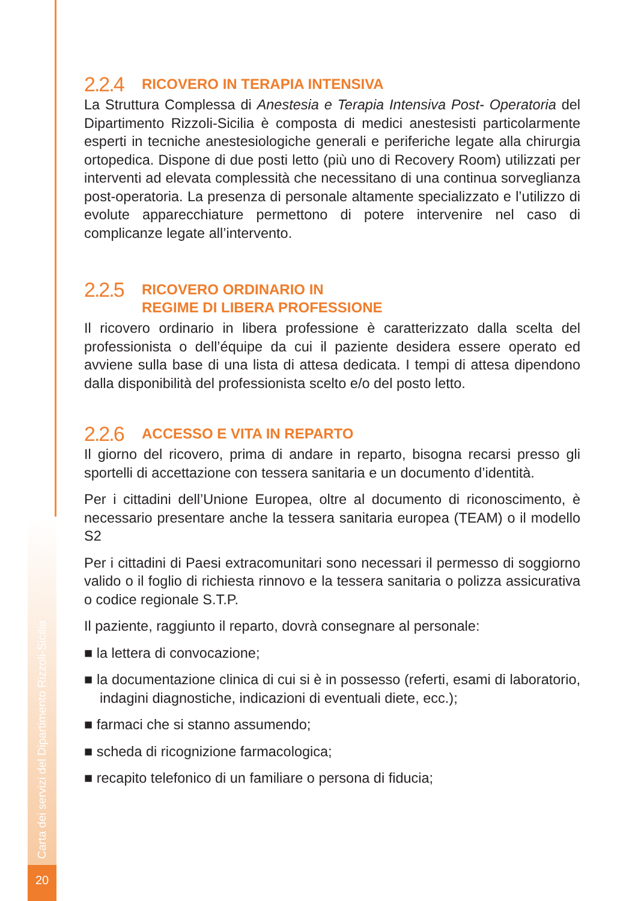Carta dei servizi del Dipartimento Rizzoli-Sicilia
20
2.2.4 RICOVERO IN TERAPIA INTENSIVA
La Struttura Complessa di Anestesia e Terapia Intensiva Post- Operatoria del Dipartimento Rizzoli-Sicilia è composta di medici anestesisti particolarmente esperti in tecniche anestesiologiche generali e periferiche legate alla chirurgia ortopedica. Dispone di due posti letto (più uno di Recovery Room) utilizzati per interventi ad elevata complessità che necessitano di una continua sorveglianza post-operatoria. La presenza di personale altamente specializzato e l’utilizzo di evolute apparecchiature permettono di potere intervenire nel caso di complicanze legate all’intervento.
2.2.5 RICOVERO ORDINARIO IN
REGIME DI LIBERA PROFESSIONE
Il ricovero ordinario in libera professione è caratterizzato dalla scelta del professionista o dell’équipe da cui il paziente desidera essere operato ed avviene sulla base di una lista di attesa dedicata. I tempi di attesa dipendono dalla disponibilità del professionista scelto e/o del posto letto.
2.2.6 ACCESSO E VITA IN REPARTO
Il giorno del ricovero, prima di andare in reparto, bisogna recarsi presso gli sportelli di accettazione con tessera sanitaria e un documento d’identità.
Per i cittadini dell’Unione Europea, oltre al documento di riconoscimento, è necessario presentare anche la tessera sanitaria europea (TEAM) o il modello S2
Per i cittadini di Paesi extracomunitari sono necessari il permesso di soggiorno valido o il foglio di richiesta rinnovo e la tessera sanitaria o polizza assicurativa o codice regionale S.T.P.
Il paziente, raggiunto il reparto, dovrà consegnare al personale:
■ la lettera di convocazione;
■ la documentazione clinica di cui si è in possesso (referti, esami di laboratorio, indagini diagnostiche, indicazioni di eventuali diete, ecc.);
■ farmaci che si stanno assumendo;
■ scheda di ricognizione farmacologica;
■ recapito telefonico di un familiare o persona di fiducia;